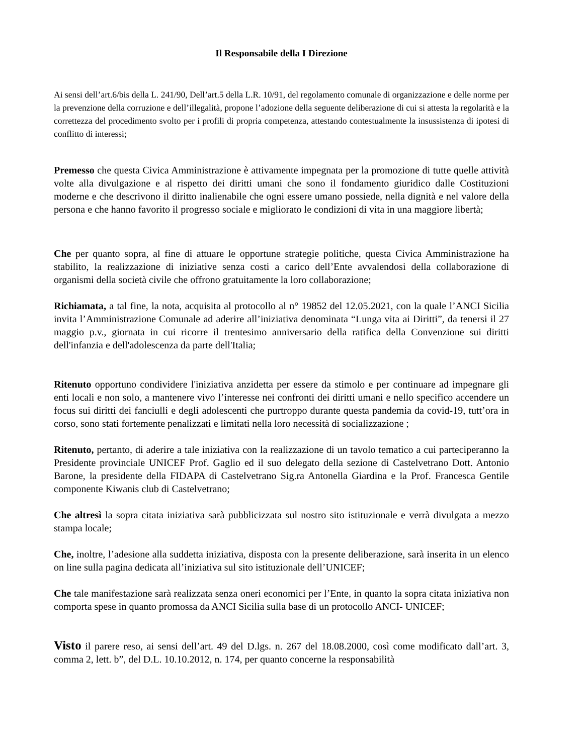Il Responsabile della I Direzione
Ai sensi dell’art.6/bis della L. 241/90, Dell’art.5 della L.R. 10/91, del regolamento comunale di organizzazione e delle norme per la prevenzione della corruzione e dell’illegalità, propone l’adozione della seguente deliberazione di cui si attesta la regolarità e la correttezza del procedimento svolto per i profili di propria competenza, attestando contestualmente la insussistenza di ipotesi di conflitto di interessi;
Premesso che questa Civica Amministrazione è attivamente impegnata per la promozione di tutte quelle attività volte alla divulgazione e al rispetto dei diritti umani che sono il fondamento giuridico dalle Costituzioni moderne e che descrivono il diritto inalienabile che ogni essere umano possiede, nella dignità e nel valore della persona e che hanno favorito il progresso sociale e migliorato le condizioni di vita in una maggiore libertà;
Che per quanto sopra, al fine di attuare le opportune strategie politiche, questa Civica Amministrazione ha stabilito, la realizzazione di iniziative senza costi a carico dell’Ente avvalendosi della collaborazione di organismi della società civile che offrono gratuitamente la loro collaborazione;
Richiamata, a tal fine, la nota, acquisita al protocollo al n° 19852 del 12.05.2021, con la quale l’ANCI Sicilia invita l’Amministrazione Comunale ad aderire all’iniziativa denominata “Lunga vita ai Diritti”, da tenersi il 27 maggio p.v., giornata in cui ricorre il trentesimo anniversario della ratifica della Convenzione sui diritti dell'infanzia e dell'adolescenza da parte dell'Italia;
Ritenuto opportuno condividere l'iniziativa anzidetta per essere da stimolo e per continuare ad impegnare gli enti locali e non solo, a mantenere vivo l’interesse nei confronti dei diritti umani e nello specifico accendere un focus sui diritti dei fanciulli e degli adolescenti che purtroppo durante questa pandemia da covid-19, tutt’ora in corso, sono stati fortemente penalizzati e limitati nella loro necessità di socializzazione ;
Ritenuto, pertanto, di aderire a tale iniziativa con la realizzazione di un tavolo tematico a cui parteciperanno la Presidente provinciale UNICEF Prof. Gaglio ed il suo delegato della sezione di Castelvetrano Dott. Antonio Barone, la presidente della FIDAPA di Castelvetrano Sig.ra Antonella Giardina e la Prof. Francesca Gentile componente Kiwanis club di Castelvetrano;
Che altresì la sopra citata iniziativa sarà pubblicizzata sul nostro sito istituzionale e verrà divulgata a mezzo stampa locale;
Che, inoltre, l’adesione alla suddetta iniziativa, disposta con la presente deliberazione, sarà inserita in un elenco on line sulla pagina dedicata all’iniziativa sul sito istituzionale dell’UNICEF;
Che tale manifestazione sarà realizzata senza oneri economici per l’Ente, in quanto la sopra citata iniziativa non comporta spese in quanto promossa da ANCI Sicilia sulla base di un protocollo ANCI- UNICEF;
Visto il parere reso, ai sensi dell’art. 49 del D.lgs. n. 267 del 18.08.2000, così come modificato dall’art. 3, comma 2, lett. b”, del D.L. 10.10.2012, n. 174, per quanto concerne la responsabilità